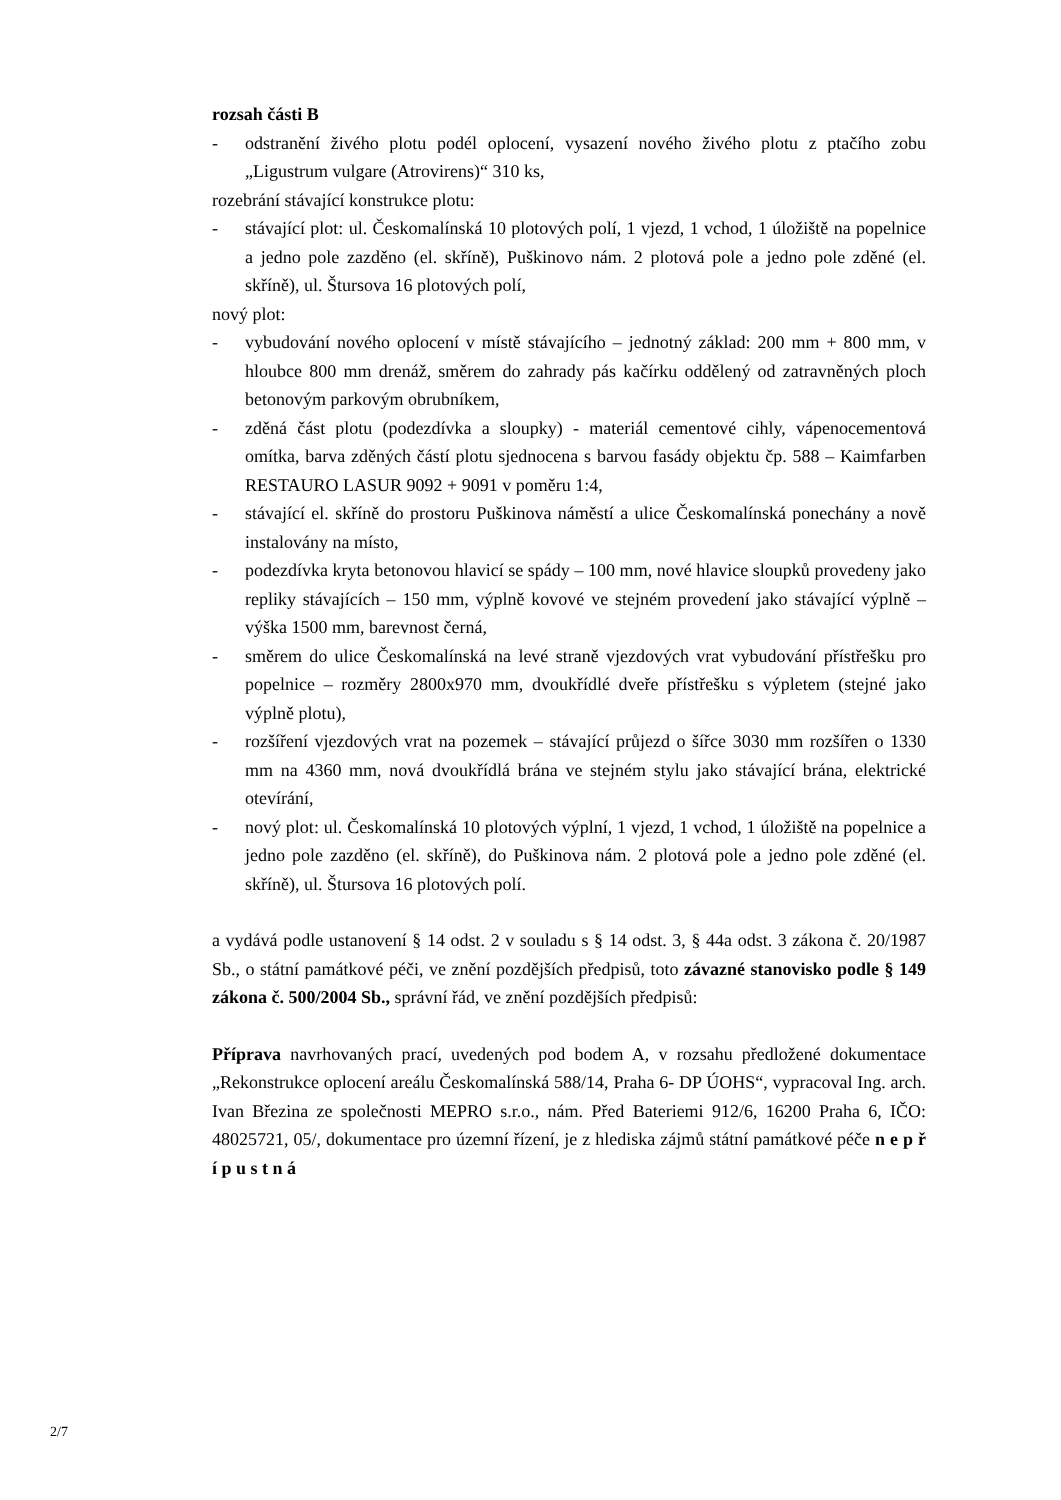rozsah části B
- odstranění živého plotu podél oplocení, vysazení nového živého plotu z ptačího zobu „Ligustrum vulgare (Atrovirens)“ 310 ks,
rozebrání stávající konstrukce plotu:
- stávající plot: ul. Českomalínská 10 plotových polí, 1 vjezd, 1 vchod, 1 úložiště na popelnice a jedno pole zazděno (el. skříně), Puškinovo nám. 2 plotová pole a jedno pole zděné (el. skříně), ul. Štursova 16 plotových polí,
nový plot:
- vybudování nového oplocení v místě stávajícího – jednotný základ: 200 mm + 800 mm, v hloubce 800 mm drenáž, směrem do zahrady pás kačírku oddělený od zatravněných ploch betonovým parkovým obrubníkem,
- zděná část plotu (podezdívka a sloupky) - materiál cementové cihly, vápenocementová omítka, barva zděných částí plotu sjednocena s barvou fasády objektu čp. 588 – Kaimfarben RESTAURO LASUR 9092 + 9091 v poměru 1:4,
- stávající el. skříně do prostoru Puškinova náměstí a ulice Českomalínská ponechány a nově instalovány na místo,
- podezdívka kryta betonovou hlavicí se spády – 100 mm, nové hlavice sloupků provedeny jako repliky stávajících – 150 mm, výplně kovové ve stejném provedení jako stávající výplně – výška 1500 mm, barevnost černá,
- směrem do ulice Českomalínská na levé straně vjezdových vrat vybudování přístřešku pro popelnice – rozměry 2800x970 mm, dvoukřídlé dveře přístřešku s výpletem (stejné jako výplně plotu),
- rozšíření vjezdových vrat na pozemek – stávající průjezd o šířce 3030 mm rozšířen o 1330 mm na 4360 mm, nová dvoukřídlá brána ve stejném stylu jako stávající brána, elektrické otevírání,
- nový plot: ul. Českomalínská 10 plotových výplní, 1 vjezd, 1 vchod, 1 úložiště na popelnice a jedno pole zazděno (el. skříně), do Puškinova nám. 2 plotová pole a jedno pole zděné (el. skříně), ul. Štursova 16 plotových polí.
a vydává podle ustanovení § 14 odst. 2 v souladu s § 14 odst. 3, § 44a odst. 3 zákona č. 20/1987 Sb., o státní památkové péči, ve znění pozdějších předpisů, toto závazné stanovisko podle § 149 zákona č. 500/2004 Sb., správní řád, ve znění pozdějších předpisů:
Příprava navrhovaných prací, uvedených pod bodem A, v rozsahu předložené dokumentace „Rekonstrukce oplocení areálu Českomalínská 588/14, Praha 6- DP ÚOHS“, vypracoval Ing. arch. Ivan Březina ze společnosti MEPRO s.r.o., nám. Před Bateriemi 912/6, 16200 Praha 6, IČO: 48025721, 05/, dokumentace pro územní řízení, je z hlediska zájmů státní památkové péče n e p ř í p u s t n á
2/7